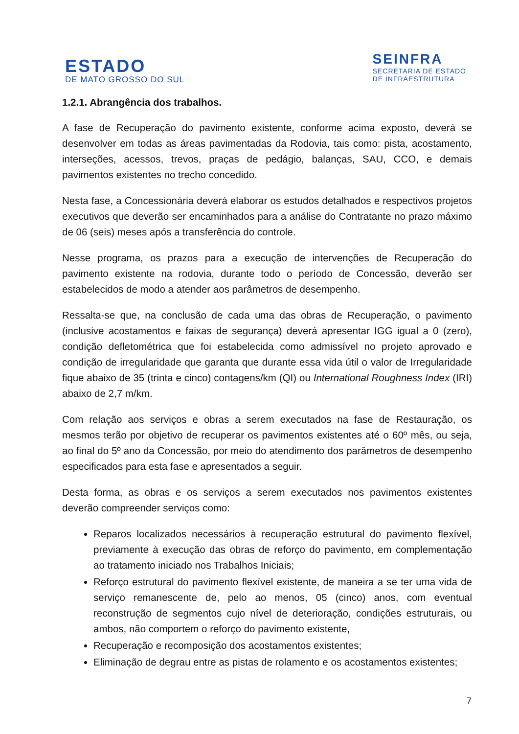ESTADO
DE MATO GROSSO DO SUL
SEINFRA
SECRETARIA DE ESTADO
DE INFRAESTRUTURA
1.2.1. Abrangência dos trabalhos.
A fase de Recuperação do pavimento existente, conforme acima exposto, deverá se desenvolver em todas as áreas pavimentadas da Rodovia, tais como: pista, acostamento, interseções, acessos, trevos, praças de pedágio, balanças, SAU, CCO, e demais pavimentos existentes no trecho concedido.
Nesta fase, a Concessionária deverá elaborar os estudos detalhados e respectivos projetos executivos que deverão ser encaminhados para a análise do Contratante no prazo máximo de 06 (seis) meses após a transferência do controle.
Nesse programa, os prazos para a execução de intervenções de Recuperação do pavimento existente na rodovia, durante todo o período de Concessão, deverão ser estabelecidos de modo a atender aos parâmetros de desempenho.
Ressalta-se que, na conclusão de cada uma das obras de Recuperação, o pavimento (inclusive acostamentos e faixas de segurança) deverá apresentar IGG igual a 0 (zero), condição defletométrica que foi estabelecida como admissível no projeto aprovado e condição de irregularidade que garanta que durante essa vida útil o valor de Irregularidade fique abaixo de 35 (trinta e cinco) contagens/km (QI) ou International Roughness Index (IRI) abaixo de 2,7 m/km.
Com relação aos serviços e obras a serem executados na fase de Restauração, os mesmos terão por objetivo de recuperar os pavimentos existentes até o 60º mês, ou seja, ao final do 5º ano da Concessão, por meio do atendimento dos parâmetros de desempenho especificados para esta fase e apresentados a seguir.
Desta forma, as obras e os serviços a serem executados nos pavimentos existentes deverão compreender serviços como:
Reparos localizados necessários à recuperação estrutural do pavimento flexível, previamente à execução das obras de reforço do pavimento, em complementação ao tratamento iniciado nos Trabalhos Iniciais;
Reforço estrutural do pavimento flexível existente, de maneira a se ter uma vida de serviço remanescente de, pelo ao menos, 05 (cinco) anos, com eventual reconstrução de segmentos cujo nível de deterioração, condições estruturais, ou ambos, não comportem o reforço do pavimento existente,
Recuperação e recomposição dos acostamentos existentes;
Eliminação de degrau entre as pistas de rolamento e os acostamentos existentes;
7